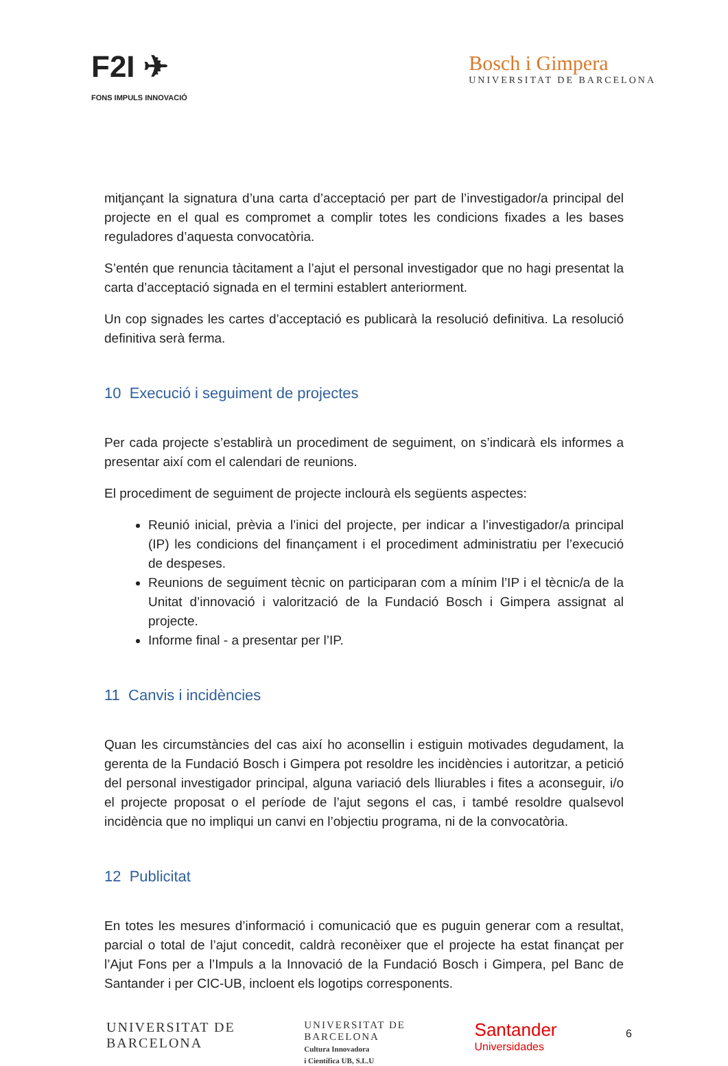F2I ✈
FONS IMPULS INNOVACIÓ
Bosch i Gimpera
UNIVERSITAT DE BARCELONA
mitjançant la signatura d’una carta d’acceptació per part de l’investigador/a principal del projecte en el qual es compromet a complir totes les condicions fixades a les bases reguladores d’aquesta convocatòria.
S’entén que renuncia tàcitament a l’ajut el personal investigador que no hagi presentat la carta d’acceptació signada en el termini establert anteriorment.
Un cop signades les cartes d’acceptació es publicarà la resolució definitiva. La resolució definitiva serà ferma.
10 Execució i seguiment de projectes
Per cada projecte s’establirà un procediment de seguiment, on s’indicarà els informes a presentar així com el calendari de reunions.
El procediment de seguiment de projecte inclourà els següents aspectes:
Reunió inicial, prèvia a l’inici del projecte, per indicar a l’investigador/a principal (IP) les condicions del finançament i el procediment administratiu per l’execució de despeses.
Reunions de seguiment tècnic on participaran com a mínim l’IP i el tècnic/a de la Unitat d’innovació i valorització de la Fundació Bosch i Gimpera assignat al projecte.
Informe final - a presentar per l’IP.
11 Canvis i incidències
Quan les circumstàncies del cas així ho aconsellin i estiguin motivades degudament, la gerenta de la Fundació Bosch i Gimpera pot resoldre les incidències i autoritzar, a petició del personal investigador principal, alguna variació dels lliurables i fites a aconseguir, i/o el projecte proposat o el període de l’ajut segons el cas, i també resoldre qualsevol incidència que no impliqui un canvi en l’objectiu programa, ni de la convocatòria.
12 Publicitat
En totes les mesures d’informació i comunicació que es puguin generar com a resultat, parcial o total de l’ajut concedit, caldrà reconèixer que el projecte ha estat finançat per l’Ajut Fons per a l’Impuls a la Innovació de la Fundació Bosch i Gimpera, pel Banc de Santander i per CIC-UB, incloent els logotips corresponents.
UNIVERSITAT DE
BARCELONA
UNIVERSITAT DE
BARCELONA
Cultura Innovadora
i Científica UB, S.L.U
Santander
Universidades
6